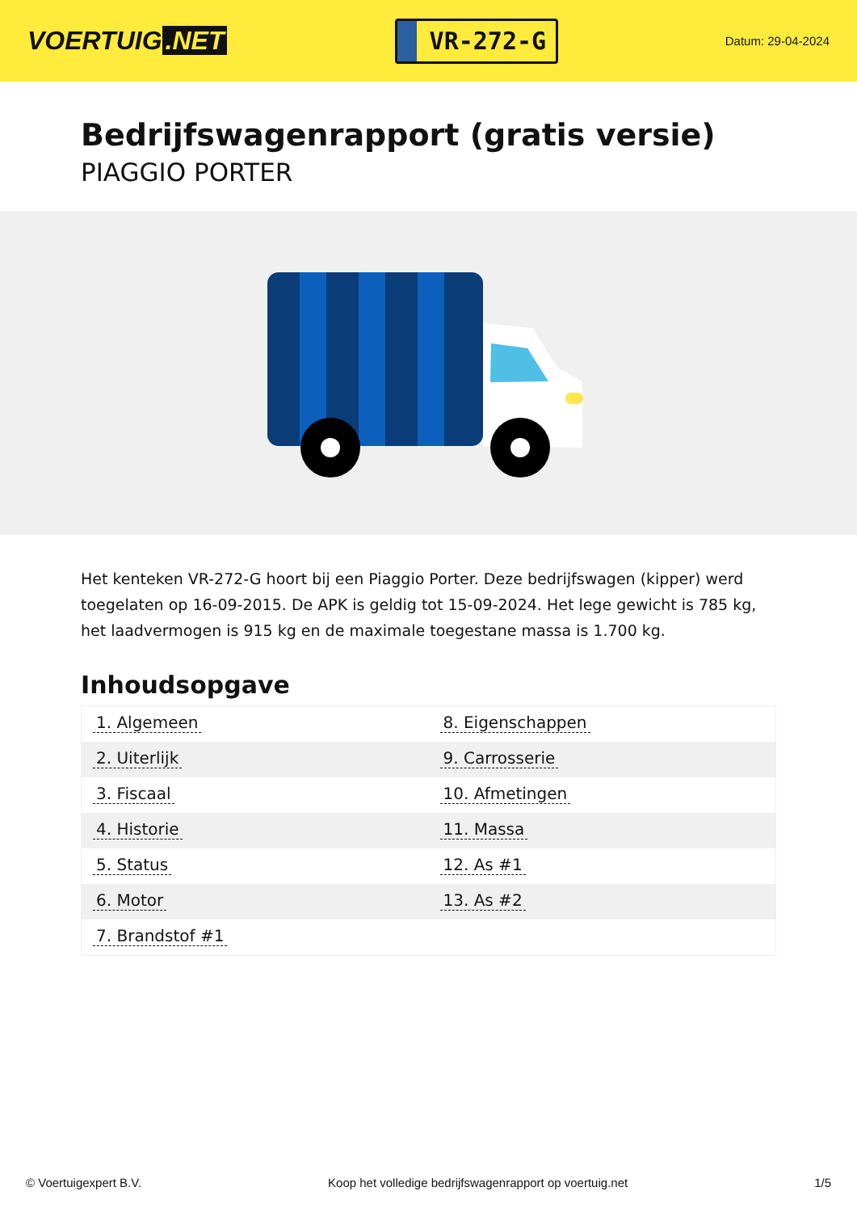VOERTUIG.NET
VR-272-G
Datum: 29-04-2024
Bedrijfswagenrapport (gratis versie)
PIAGGIO PORTER
Het kenteken VR-272-G hoort bij een Piaggio Porter. Deze bedrijfswagen (kipper) werd toegelaten op 16-09-2015. De APK is geldig tot 15-09-2024. Het lege gewicht is 785 kg, het laadvermogen is 915 kg en de maximale toegestane massa is 1.700 kg.
Inhoudsopgave
| 1. Algemeen | 8. Eigenschappen |
| 2. Uiterlijk | 9. Carrosserie |
| 3. Fiscaal | 10. Afmetingen |
| 4. Historie | 11. Massa |
| 5. Status | 12. As #1 |
| 6. Motor | 13. As #2 |
| 7. Brandstof #1 | |
© Voertuigexpert B.V. Koop het volledige bedrijfswagenrapport op voertuig.net 1/5